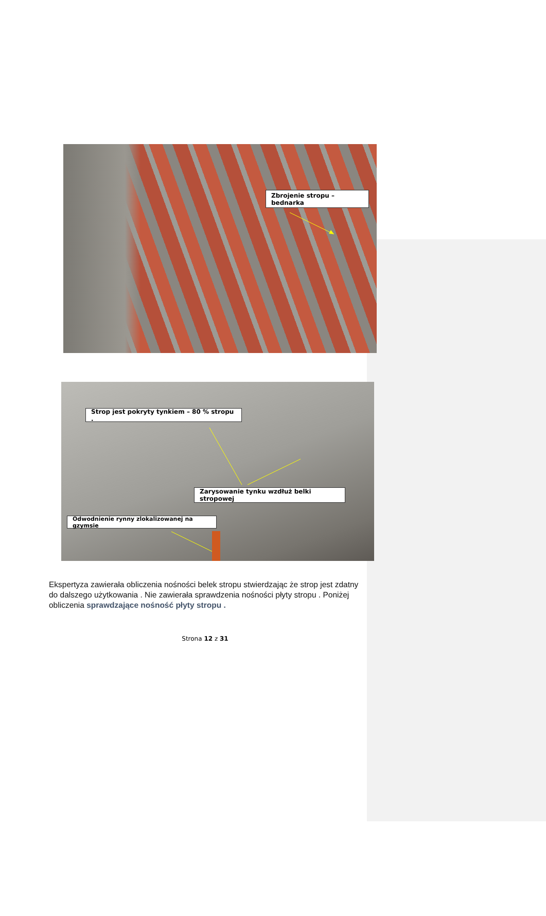Zbrojenie stropu – bednarka
Strop jest pokryty tynkiem – 80 % stropu .
Zarysowanie tynku wzdłuż belki stropowej
Odwodnienie rynny zlokalizowanej na gzymsie
Ekspertyza zawierała obliczenia nośności belek stropu stwierdzając że strop jest zdatny do dalszego użytkowania . Nie zawierała sprawdzenia nośności płyty stropu . Poniżej obliczenia sprawdzające nośność płyty stropu .
Strona 12 z 31